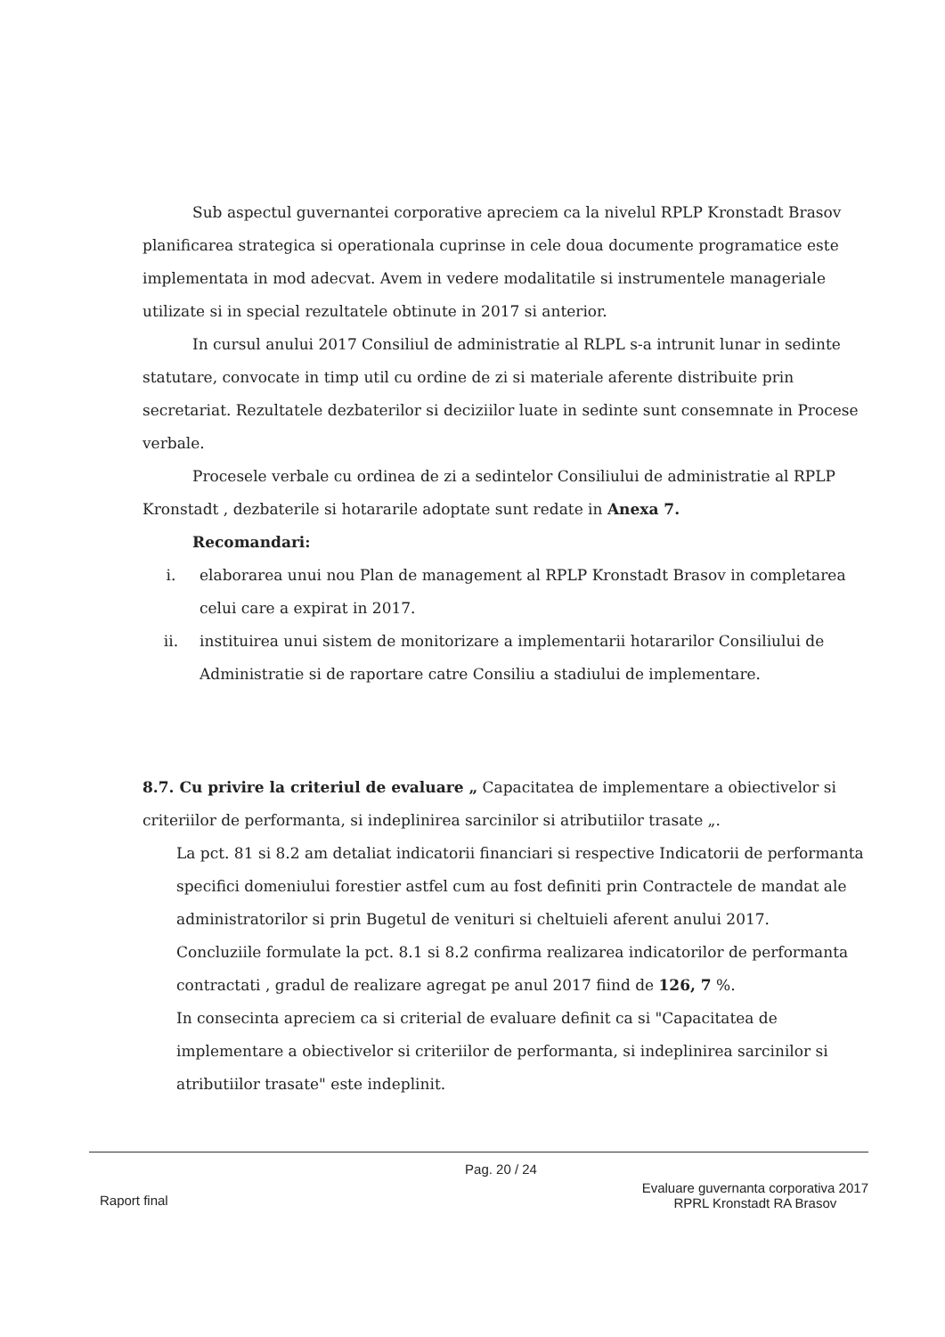Sub aspectul guvernantei corporative apreciem ca la nivelul RPLP Kronstadt Brasov planificarea strategica si operationala cuprinse in cele doua documente programatice este implementata in mod adecvat. Avem in vedere modalitatile si instrumentele manageriale utilizate si in special rezultatele obtinute in 2017 si anterior.
In cursul anului 2017 Consiliul de administratie al RLPL s-a intrunit lunar in sedinte statutare, convocate in timp util cu ordine de zi si materiale aferente distribuite prin secretariat. Rezultatele dezbaterilor si deciziilor luate in sedinte sunt consemnate in Procese verbale.
Procesele verbale cu ordinea de zi a sedintelor Consiliului de administratie al RPLP Kronstadt , dezbaterile si hotararile adoptate sunt redate in Anexa 7.
Recomandari:
i. elaborarea unui nou Plan de management al RPLP Kronstadt Brasov in completarea celui care a expirat in 2017.
ii. instituirea unui sistem de monitorizare a implementarii hotararilor Consiliului de Administratie si de raportare catre Consiliu a stadiului de implementare.
8.7. Cu privire la criteriul de evaluare „ Capacitatea de implementare a obiectivelor si criteriilor de performanta, si indeplinirea sarcinilor si atributiilor trasate „.
La pct. 81 si 8.2 am detaliat indicatorii financiari si respective Indicatorii de performanta specifici domeniului forestier astfel cum au fost definiti prin Contractele de mandat ale administratorilor si prin Bugetul de venituri si cheltuieli aferent anului 2017.
Concluziile formulate la pct. 8.1 si 8.2 confirma realizarea indicatorilor de performanta contractati , gradul de realizare agregat pe anul 2017 fiind de 126, 7 %.
In consecinta apreciem ca si criterial de evaluare definit ca si "Capacitatea de implementare a obiectivelor si criteriilor de performanta, si indeplinirea sarcinilor si atributiilor trasate" este indeplinit.
Pag. 20 / 24
Raport final Evaluare guvernanta corporativa 2017
RPRL Kronstadt RA Brasov